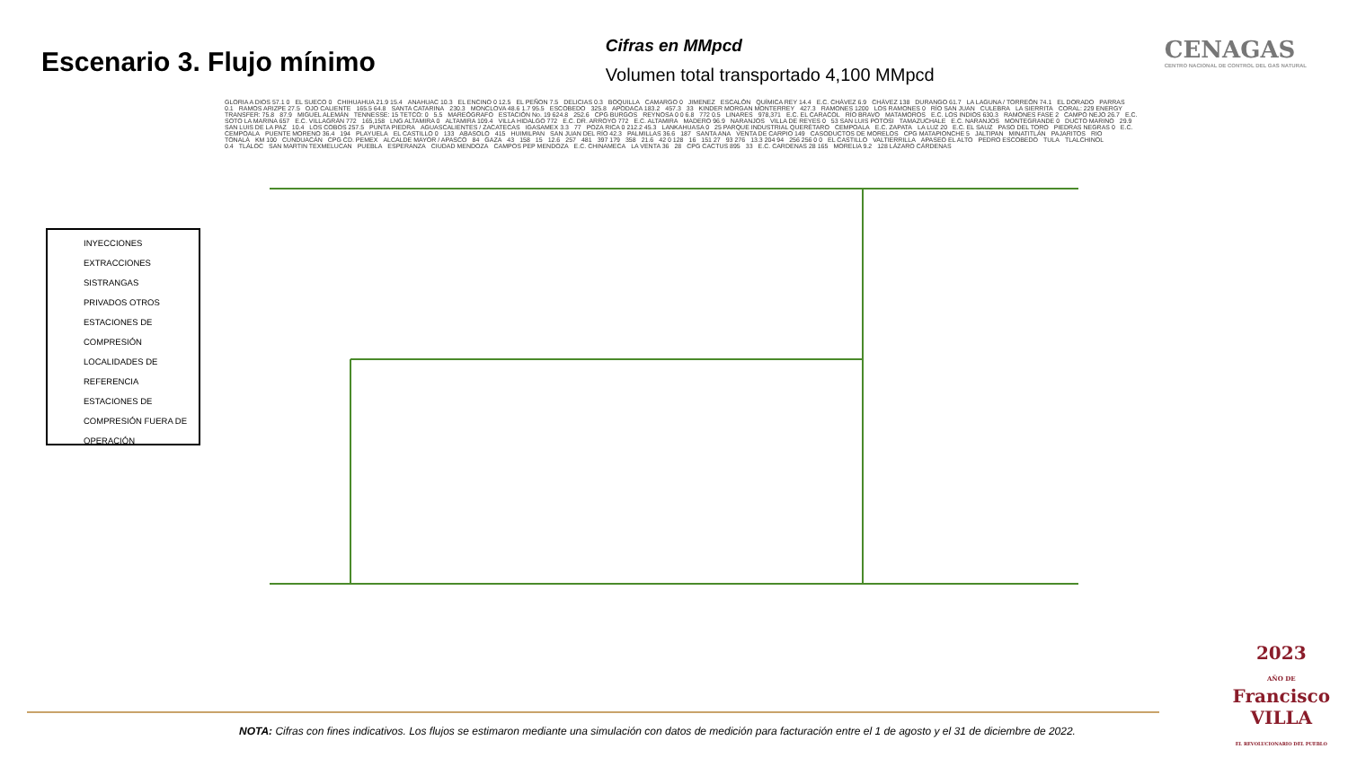Escenario 3. Flujo mínimo
Cifras en MMpcd
Volumen total transportado 4,100 MMpcd
CENAGAS
CENTRO NACIONAL DE CONTROL DEL GAS NATURAL
INYECCIONES
EXTRACCIONES
SISTRANGAS
PRIVADOS OTROS
ESTACIONES DE
COMPRESIÓN
LOCALIDADES DE
REFERENCIA
ESTACIONES DE COMPRESIÓN FUERA DE OPERACIÓN
GLORIA A DIOS 57.1 0 EL SUECO 0 CHIHUAHUA 21.9 15.4 ANAHUAC 10.3 EL ENCINO 0 12.5 EL PEÑON 7.5 DELICIAS 0.3 BOQUILLA CAMARGO 0 JIMENEZ ESCALÓN QUÍMICA REY 14.4 E.C. CHÁVEZ 6.9 CHÁVEZ 138 DURANGO 61.7 LA LAGUNA / TORREÓN 74.1 EL DORADO PARRAS 0.1 RAMOS ARIZPE 27.5 OJO CALIENTE 165.5 64.8 SANTA CATARINA 230.3 MONCLOVA 48.6 1.7 95.5 ESCOBEDO 325.8 APODACA 183.2 457.3 33 KINDER MORGAN MONTERREY 427.3 RAMONES 1200 LOS RAMONES 0 RÍO SAN JUAN CULEBRA LA SIERRITA CORAL: 229 ENERGY TRANSFER: 75.8 87.9 MIGUEL ALEMÁN TENNESSE: 15 TETCO: 0 5.5 MAREÓGRAFO ESTACIÓN No. 19 624.8 252.6 CPG BURGOS REYNOSA 0 0 6.8 772 0.5 LINARES 978,371 E.C. EL CARACOL RÍO BRAVO MATAMOROS E.C. LOS INDIOS 630.3 RAMONES FASE 2 CAMPO NEJO 26.7 E.C. SOTO LA MARINA 657 E.C. VILLAGRÁN 772 165,158 LNG ALTAMIRA 0 ALTAMIRA 109.4 VILLA HIDALGO 772 E.C. DR. ARROYO 772 E.C. ALTAMIRA MADERO 96.9 NARANJOS VILLA DE REYES 0 53 SAN LUIS POTOSI TAMAZUCHALE E.C. NARANJOS MONTEGRANDE 0 DUCTO MARINO 29.9 SAN LUIS DE LA PAZ 10.4 LOS COBOS 257.5 PUNTA PIEDRA AGUASCALIENTES / ZACATECAS IGASAMEX 3.3 77 POZA RICA 0 212.2 45.3 LANKAHUASA 0 25 PARQUE INDUSTRIAL QUERÉTARO CEMPOALA E.C. ZAPATA LA LUZ 20 E.C. EL SAUZ PASO DEL TORO PIEDRAS NEGRAS 0 E.C. CEMPOALA PUENTE MORENO 36.4 194 PLAYUELA EL CASTILLO 0 133 ABASOLO 415 HUIMILPAN SAN JUAN DEL RÍO 42.3 PALMILLAS 36.6 187 SANTA ANA VENTA DE CARPIO 149 CASODUCTOS DE MORELOS CPG MATAPIONCHE 5 JALTIPAN MINATITLÁN PAJARITOS RIO TONALÁ KM 100 CUNDUACÁN CPG CD. PEMEX ALCALDE MAYOR / APASCO 84 GAZA 43 158 15 12.6 257 481 397 179 358 21.6 42 0 128 16 151 27 93 276 13.3 204 94 256 256 0 0 EL CASTILLO VALTIERRILLA APASEO EL ALTO PEDRO ESCOBEDO TULA TLALCHINOL 0.4 TLÁLOC SAN MARTIN TEXMELUCAN PUEBLA ESPERANZA CIUDAD MENDOZA CAMPOS PEP MENDOZA E.C. CHINAMECA LA VENTA 36 28 CPG CACTUS 895 33 E.C. CARDENAS 28 165 MORELIA 9.2 128 LÁZARO CÁRDENAS
2023
AÑO DE
Francisco
VILLA
EL REVOLUCIONARIO DEL PUEBLO
NOTA: Cifras con fines indicativos. Los flujos se estimaron mediante una simulación con datos de medición para facturación entre el 1 de agosto y el 31 de diciembre de 2022.